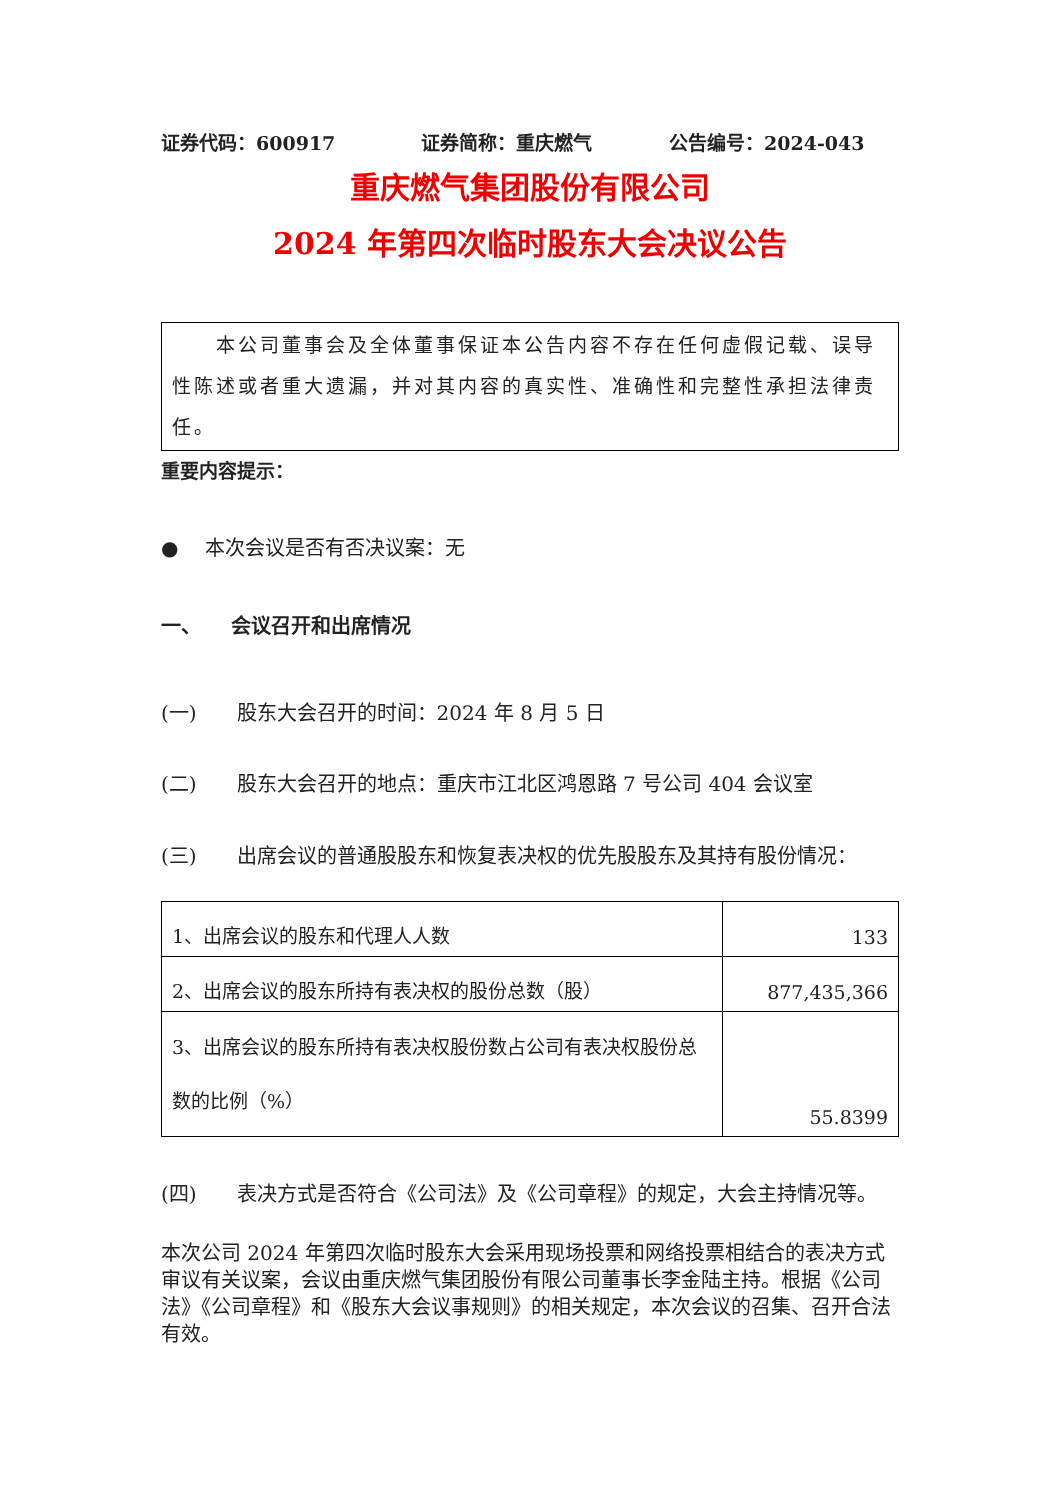证券代码：600917 证券简称：重庆燃气 公告编号：2024-043
重庆燃气集团股份有限公司
2024 年第四次临时股东大会决议公告
　　本公司董事会及全体董事保证本公告内容不存在任何虚假记载、误导性陈述或者重大遗漏，并对其内容的真实性、准确性和完整性承担法律责任。
重要内容提示：
●　 本次会议是否有否决议案：无
一、　　会议召开和出席情况
(一)　　股东大会召开的时间：2024 年 8 月 5 日
(二)　　股东大会召开的地点：重庆市江北区鸿恩路 7 号公司 404 会议室
(三)　　出席会议的普通股股东和恢复表决权的优先股股东及其持有股份情况：
| 1、出席会议的股东和代理人人数 | 133 |
| 2、出席会议的股东所持有表决权的股份总数（股） | 877,435,366 |
| 3、出席会议的股东所持有表决权股份数占公司有表决权股份总数的比例（%） | 55.8399 |
(四)　　表决方式是否符合《公司法》及《公司章程》的规定，大会主持情况等。
本次公司 2024 年第四次临时股东大会采用现场投票和网络投票相结合的表决方式审议有关议案，会议由重庆燃气集团股份有限公司董事长李金陆主持。根据《公司法》《公司章程》和《股东大会议事规则》的相关规定，本次会议的召集、召开合法有效。